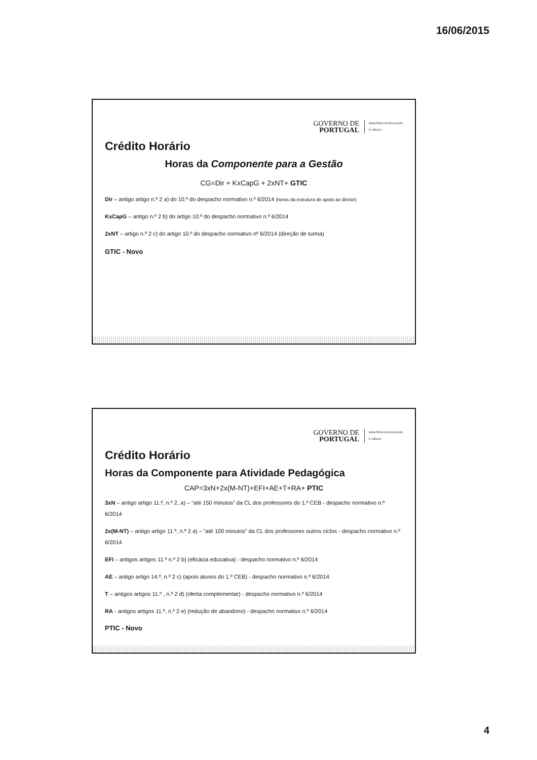16/06/2015
GOVERNO DE
PORTUGAL MINISTÉRIO DA EDUCAÇÃO
E CIÊNCIA
Crédito Horário
Horas da Componente para a Gestão
CG=Dir + KxCapG + 2xNT+ GTIC
Dir – antigo artigo n.º 2 a) do 10.º do despacho normativo n.º 6/2014 (horas da estrutura de apoio ao diretor)
KxCapG – antigo n.º 2 b) do artigo 10.º do despacho normativo n.º 6/2014
2xNT – artigo n.º 2 c) do artigo 10.º do despacho normativo nº 6/2014 (direção de turma)
GTIC - Novo
GOVERNO DE
PORTUGAL MINISTÉRIO DA EDUCAÇÃO
E CIÊNCIA
Crédito Horário
Horas da Componente para Atividade Pedagógica
CAP=3xN+2x(M-NT)+EFI+AE+T+RA+ PTIC
3xN – antigo artigo 11.º, n.º 2, a) – “até 150 minutos” da CL dos professores do 1.º CEB - despacho normativo n.º 6/2014
2x(M-NT) – antigo artigo 11.º, n.º 2 a) – “até 100 minutos” da CL dos professores outros ciclos - despacho normativo n.º 6/2014
EFI – antigos artigos 11.º n.º 2 b) (eficácia educativa) - despacho normativo n.º 6/2014
AE – antigo artigo 14.º, n.º 2 c) (apoio alunos do 1.º CEB) - despacho normativo n.º 6/2014
T – antigos artigos 11.º , n.º 2 d) (oferta complementar) - despacho normativo n.º 6/2014
RA - antigos artigos 11.º, n.º 2 e) (redução de abandono) - despacho normativo n.º 6/2014
PTIC - Novo
4